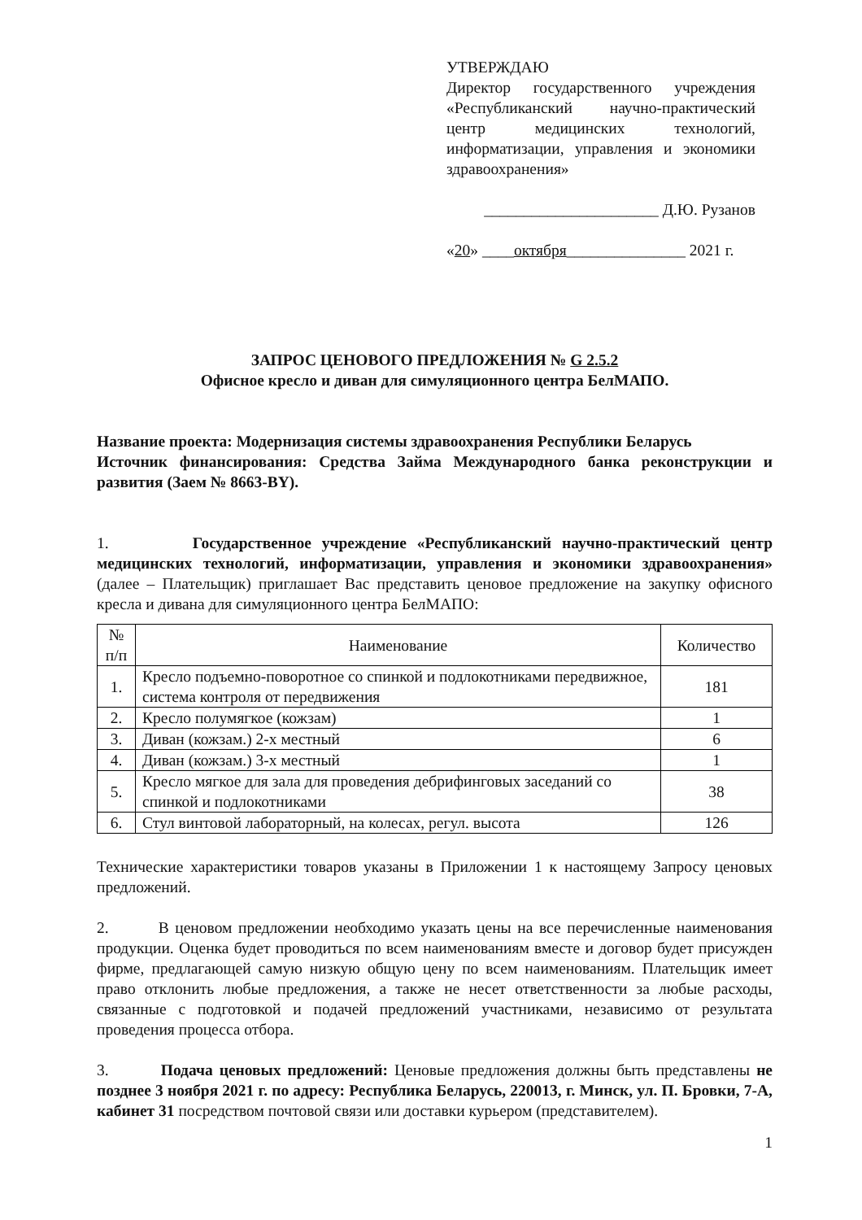УТВЕРЖДАЮ
Директор государственного учреждения «Республиканский научно-практический центр медицинских технологий, информатизации, управления и экономики здравоохранения»
______________________ Д.Ю. Рузанов
«20» ____октября_______________ 2021 г.
ЗАПРОС ЦЕНОВОГО ПРЕДЛОЖЕНИЯ № G 2.5.2
Офисное кресло и диван для симуляционного центра БелМАПО.
Название проекта: Модернизация системы здравоохранения Республики Беларусь
Источник финансирования: Средства Займа Международного банка реконструкции и развития (Заем № 8663-BY).
1. Государственное учреждение «Республиканский научно-практический центр медицинских технологий, информатизации, управления и экономики здравоохранения» (далее – Плательщик) приглашает Вас представить ценовое предложение на закупку офисного кресла и дивана для симуляционного центра БелМАПО:
| № п/п | Наименование | Количество |
| --- | --- | --- |
| 1. | Кресло подъемно-поворотное со спинкой и подлокотниками передвижное, система контроля от передвижения | 181 |
| 2. | Кресло полумягкое (кожзам) | 1 |
| 3. | Диван (кожзам.) 2-х местный | 6 |
| 4. | Диван (кожзам.) 3-х местный | 1 |
| 5. | Кресло мягкое для зала для проведения дебрифинговых заседаний со спинкой и подлокотниками | 38 |
| 6. | Стул винтовой лабораторный, на колесах, регул. высота | 126 |
Технические характеристики товаров указаны в Приложении 1 к настоящему Запросу ценовых предложений.
2. В ценовом предложении необходимо указать цены на все перечисленные наименования продукции. Оценка будет проводиться по всем наименованиям вместе и договор будет присужден фирме, предлагающей самую низкую общую цену по всем наименованиям. Плательщик имеет право отклонить любые предложения, а также не несет ответственности за любые расходы, связанные с подготовкой и подачей предложений участниками, независимо от результата проведения процесса отбора.
3. Подача ценовых предложений: Ценовые предложения должны быть представлены не позднее 3 ноября 2021 г. по адресу: Республика Беларусь, 220013, г. Минск, ул. П. Бровки, 7-А, кабинет 31 посредством почтовой связи или доставки курьером (представителем).
1